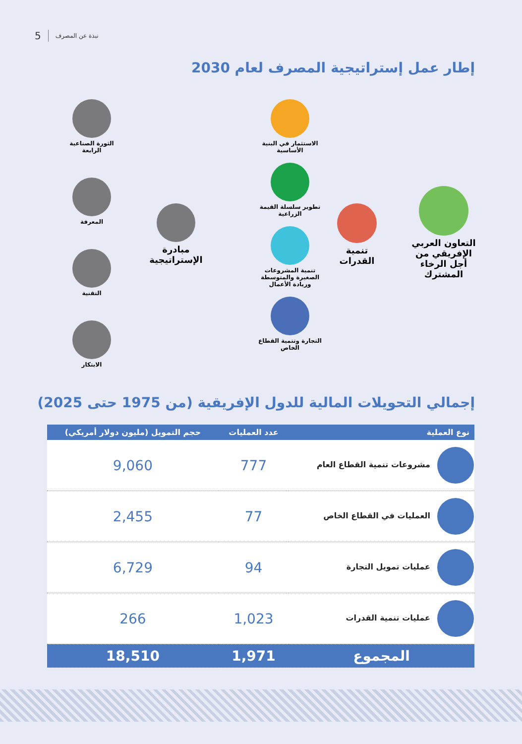5 نبذة عن المصرف
إطار عمل إستراتيجية المصرف لعام 2030
التعاون العربي الإفريقي من أجل الرخاء المشترك
تنمية القدرات
الاستثمار في البنية الأساسية
تطوير سلسلة القيمة الزراعية
تنمية المشروعات الصغيرة والمتوسطة وريادة الأعمال
التجارة وتنمية القطاع الخاص
مبادرة الإستراتيجية
الثورة الصناعية الرابعة
المعرفة
التقنية
الابتكار
إجمالي التحويلات المالية للدول الإفريقية (من 1975 حتى 2025)
| نوع العملية | عدد العمليات | حجم التمويل (مليون دولار أمريكي) |
| --- | --- | --- |
| مشروعات تنمية القطاع العام | 777 | 9,060 |
| العمليات في القطاع الخاص | 77 | 2,455 |
| عمليات تمويل التجارة | 94 | 6,729 |
| عمليات تنمية القدرات | 1,023 | 266 |
| المجموع | 1,971 | 18,510 |